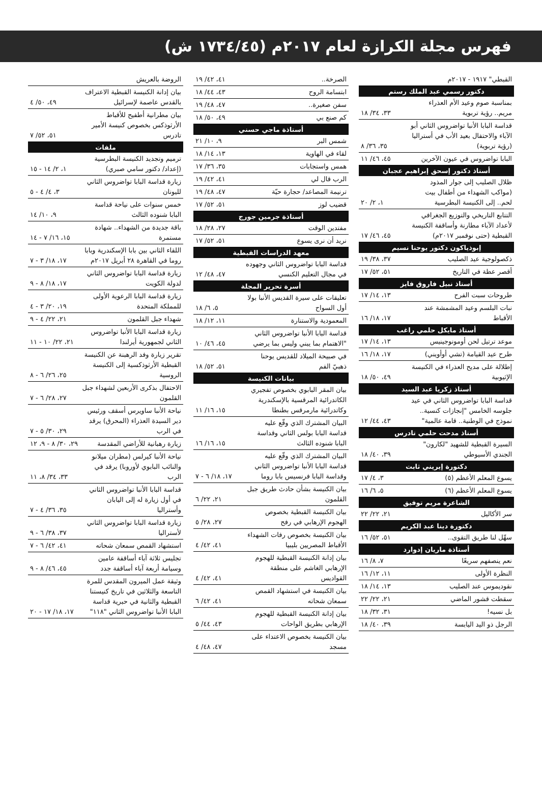فهرس مجلة الكرازة لعام ٢٠١٧م (١٧٣٤/٤٥ ش)
| القبطي" ١٩١٧ - ٢٠١٧م | |
| دكتور رسمي عبد الملك رستم | |
| بمناسبة صوم وعيد الأم العذراء مريم.. رؤية تربوية | ٣٣، ٣٤/ ١٨ |
| قداسة البابا الأنبا تواضروس الثاني أبو الآباء والاحتفال بعيد الأب في أستراليا (رؤية تربوية) | ٣٥، ٣٦/ ٨ |
| البابا تواضروس في عيون الآخرين | ٤٥، ٤٦/ ١١ |
| أستاذ دكتور إسحق إبراهيم عجبان | |
| ظلال الصليب إلى جوار المذود (مواكب الشهداء من أطفال بيت لحم.. إلى الكنيسة البطرسية | ١، ٢/ ٢٠ |
| التتابع التاريخي والتوزيع الجغرافي لأعداد الآباء مطارنة وأساقفة الكنيسة القبطية (حتى نوفمبر ٢٠١٧م) | ٤٥، ٤٦/ ١٧ |
| إبوذياكون دكتور يوحنا نسيم | |
| ذكصولوجية عيد الصليب | ٣٧، ٣٨/ ١٩ |
| أقصر عظة في التاريخ | ٥١، ٥٢/ ١٧ |
| أستاذ نبيل فاروق فايز | |
| طروحات سبت الفرح | ١٣، ١٤/ ١٧ |
| نبات البلسم وعيد المشمشة عند الأقباط | ١٧، ١٨/ ١٦ |
| أستاذ مايكل حلمي راغب | |
| موعد ترتيل لحن أومونوجينيس | ١٣، ١٤/ ١٧ |
| طرح عيد القيامة (تشي أوأويني) | ١٧، ١٨/ ١٦ |
| إطلالة على مديح العذراء في الكنيسة الإثيوبية | ٤٩، ٥٠/ ١٨ |
| أستاذ زكريا عبد السيد | |
| قداسة البابا تواضروس الثاني في عيد جلوسه الخامس "إنجازات كنسية.. نموذج في الوطنية.. قامة عالمية" | ٤٣، ٤٤/ ١٢ |
| أستاذ مدحت حلمي تادرس | |
| السيرة القبطية للشهيد "لكارون" الجندي الأسيوطي | ٣٩، ٤٠/ ١٨ |
| دكتورة إيريني ثابت | |
| يسوع المعلم الأعظم (٥) | ٣، ٤/ ١٧ |
| يسوع المعلم الأعظم (٦) | ٥، ٦/ ١٦ |
| الشاعرة مريم توفيق | |
| سر الأكاليل | ٢١، ٢٢/ ٢٢ |
| دكتورة دينا عبد الكريم | |
| سهِّل لنا طريق التقوى.. | ٥١، ٥٢/ ١٦ |
| أستاذة ماريان إدوارد | |
| نعم ينصفهم سريعًا | ٧، ٨/ ١٦ |
| النظرة الأولى | ١١، ١٢/ ١٦ |
| نقوديموس عند الصليب | ١٣، ١٤/ ١٨ |
| سقطت قشور الماضي | ٢١، ٢٢/ ٢٢ |
| بل نسيه! | ٣١، ٣٢/ ١٨ |
| الرجل ذو اليد اليابسة | ٣٩، ٤٠/ ١٨ |
| الصرخة.. | ٤١، ٤٢/ ١٩ |
| ابتسامة الروح | ٤٣، ٤٤/ ١٨ |
| سفن صغيرة.. | ٤٧، ٤٨/ ١٩ |
| كم صنع بي | ٤٩، ٥٠/ ١٨ |
| أستاذة ماجي حسني | |
| شمس البر | ٩، ١٠/ ٢١ |
| لقاء في الهاوية | ١٣، ١٤/ ١٨ |
| همس واستجابات | ٣٥، ٣٦/ ١٧ |
| الرب قال لي | ٤١، ٤٢/ ١٩ |
| ترنيمة المصاعد/ حجارة حيّة | ٤٧، ٤٨/ ١٩ |
| قضيب لوز | ٥١، ٥٢/ ١٧ |
| أستاذة جرمين جورج | |
| مفتدين الوقت | ٢٧، ٢٨/ ١٨ |
| نريد أن نرى يسوع | ٥١، ٥٢/ ١٧ |
| معهد الدراسات القبطية | |
| قداسة البابا تواضروس الثاني وجهوده في مجال التعليم الكنسي | ٤٧، ٤٨/ ١٢ |
| أسرة تحرير المجلة | |
| تعليقات على سيرة القديس الأنبا بولا أول السواح | ٥، ٦/ ١٨ |
| المعمودية والاستنارة | ١١، ١٢/ ١٨ |
| قداسة البابا الأنبا تواضروس الثاني "الاهتمام بما يبني وليس بما يرضي | ٤٥، ٤٦/ ١٠ |
| في صبيحة الميلاد للقديس يوحنا ذهبيّ الفم | ٥١، ٥٢/ ١٨ |
| بيانات الكنيسة | |
| بيان المقر البابوي بخصوص تفجيري الكاتدرائية المرقسية بالإسكندرية وكاتدرائية مارمرقس بطنطا | ١٥، ١٦/ ١١ |
| البيان المشترك الذي وقّع عليه قداسة البابا بولس الثاني وقداسة البابا شنوده الثالث | ١٥، ١٦/ ١٦ |
| البيان المشترك الذي وقّع عليه قداسة البابا الأنبا تواضروس الثاني وقداسة البابا فرنسيس بابا روما | ١٧، ١٨/ ٦ - ٧ |
| بيان الكنيسة بشأن حادث طريق جبل القلمون | ٢١، ٢٢/ ٦ |
| بيان الكنيسة القبطية بخصوص الهجوم الإرهابي في رفح | ٢٧، ٢٨/ ٥ |
| بيان الكنيسة بخصوص رفات الشهداء الأقباط المصريين بليبيا | ٤١، ٤٢/ ٤ |
| بيان إدانة الكنيسة القبطية للهجوم الإرهابي الغاشم على منطقة القواديس | ٤١، ٤٢/ ٤ |
| بيان الكنيسة في استشهاد القمص سمعان شحاته | ٤١، ٤٢/ ٦ |
| بيان إدانة الكنيسة القبطية للهجوم الإرهابي بطريق الواحات | ٤٣، ٤٤/ ٥ |
| بيان الكنيسة بخصوص الاعتداء على مسجد | ٤٧، ٤٨/ ٤ |
| الروضة بالعريش | |
| بيان إدانة الكنيسة القبطية الاعتراف بالقدس عاصمة لإسرائيل | ٤٩، ٥٠/ ٤ |
| بيان مطرانية أطفيح للأقباط الأرثوذكس بخصوص كنيسة الأمير تادرس | ٥١، ٥٢/ ٧ |
| ملفات | |
| ترميم وتجديد الكنيسة البطرسية (إعداد/ دكتور سامي صبري) | ١، ٢/ ١٤ - ١٥ |
| زيارة قداسة البابا تواضروس الثاني لليونان | ٣، ٤/ ٤ - ٥ |
| خمس سنوات على نياحة قداسة البابا شنوده الثالث | ٩، ١٠/ ١٤ |
| باقة جديدة من الشهداء.. شهادة مستمرة | ١٥، ١٦/ ٧ - ١٤ |
| اللقاء الثاني بين بابا الإسكندرية وبابا روما في القاهرة ٢٨ أبريل ٢٠١٧م | ١٧، ١٨/ ٣ - ٧ |
| زيارة قداسة البابا تواضروس الثاني لدولة الكويت | ١٧، ١٨/ ٨ - ٩ |
| زيارة قداسة البابا الرعوية الأولى للمملكة المتحدة | ١٩، ٢٠/ ٣ - ٤ |
| شهداء جبل القلمون | ٢١، ٢٢/ ٤ - ٩ |
| زيارة قداسة البابا الأنبا تواضروس الثاني لجمهورية أيرلندا | ٢١، ٢٢/ ١٠ - ١١ |
| تقرير زيارة وفد الرهبنة عن الكنيسة القبطية الأرثوذكسية إلى الكنيسة الروسية | ٢٥، ٢٦/ ٦ - ٨ |
| الاحتفال بذكرى الأربعين لشهداء جبل القلمون | ٢٧، ٢٨/ ٦ - ٧ |
| نياحة الأنبا ساويرس أسقف ورئيس دير السيدة العذراء (المحرق) يرقد في الرب | ٢٩، ٣٠/ ٥ - ٧ |
| زيارة رهبانية للأراضي المقدسة | ٢٩، ٣٠/ ٨ - ٩، ١٢ |
| نياحة الأنبا كيرلس (مطران ميلانو والنائب البابوي لأوروبا) يرقد في الرب | ٣٣، ٣٤/ ٨، ١١ |
| قداسة البابا الأنبا تواضروس الثاني في أول زيارة له إلى اليابان وأستراليا | ٣٥، ٣٦/ ٤ - ٧ |
| زيارة قداسة البابا تواضروس الثاني لأستراليا | ٣٧، ٣٨/ ٦ - ٩ |
| استشهاد القمص سمعان شحاته | ٤١، ٤٢/ ٦ - ٧ |
| تجليس ثلاثة آباء أساقفة عامين وسيامة أربعة آباء أساقفة جدد | ٤٥، ٤٦/ ٨ - ٩ |
| وثيقة عمل الميرون المقدس للمرة التاسعة والثلاثين في تاريخ كنيستنا القبطية والثانية في حبرية قداسة البابا الأنبا تواضروس الثاني "١١٨" | ١٧، ١٨/ ١٧ - ٢٠ |